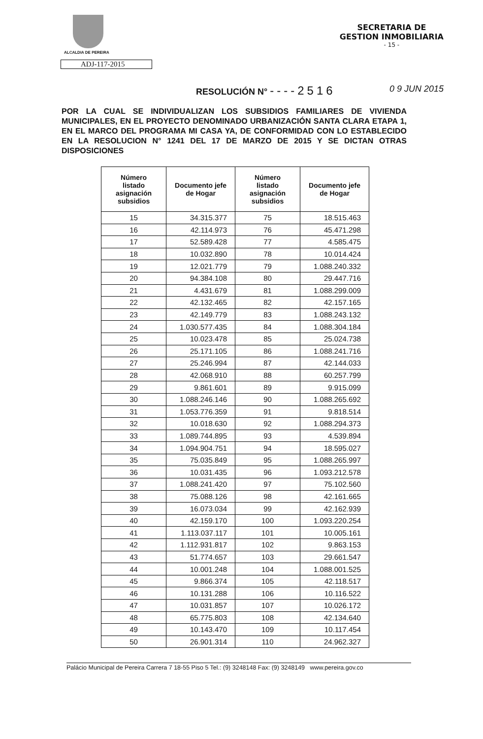ALCALDIA DE PEREIRA
SECRETARIA DE
GESTION INMOBILIARIA
- 15 -
ADJ-117-2015
RESOLUCIÓN N° ----2516
0 9 JUN 2015
POR LA CUAL SE INDIVIDUALIZAN LOS SUBSIDIOS FAMILIARES DE VIVIENDA MUNICIPALES, EN EL PROYECTO DENOMINADO URBANIZACIÓN SANTA CLARA ETAPA 1, EN EL MARCO DEL PROGRAMA MI CASA YA, DE CONFORMIDAD CON LO ESTABLECIDO EN LA RESOLUCION N° 1241 DEL 17 DE MARZO DE 2015 Y SE DICTAN OTRAS DISPOSICIONES
| Número listado asignación subsidios | Documento jefe de Hogar | Número listado asignación subsidios | Documento jefe de Hogar |
| --- | --- | --- | --- |
| 15 | 34.315.377 | 75 | 18.515.463 |
| 16 | 42.114.973 | 76 | 45.471.298 |
| 17 | 52.589.428 | 77 | 4.585.475 |
| 18 | 10.032.890 | 78 | 10.014.424 |
| 19 | 12.021.779 | 79 | 1.088.240.332 |
| 20 | 94.384.108 | 80 | 29.447.716 |
| 21 | 4.431.679 | 81 | 1.088.299.009 |
| 22 | 42.132.465 | 82 | 42.157.165 |
| 23 | 42.149.779 | 83 | 1.088.243.132 |
| 24 | 1.030.577.435 | 84 | 1.088.304.184 |
| 25 | 10.023.478 | 85 | 25.024.738 |
| 26 | 25.171.105 | 86 | 1.088.241.716 |
| 27 | 25.246.994 | 87 | 42.144.033 |
| 28 | 42.068.910 | 88 | 60.257.799 |
| 29 | 9.861.601 | 89 | 9.915.099 |
| 30 | 1.088.246.146 | 90 | 1.088.265.692 |
| 31 | 1.053.776.359 | 91 | 9.818.514 |
| 32 | 10.018.630 | 92 | 1.088.294.373 |
| 33 | 1.089.744.895 | 93 | 4.539.894 |
| 34 | 1.094.904.751 | 94 | 18.595.027 |
| 35 | 75.035.849 | 95 | 1.088.265.997 |
| 36 | 10.031.435 | 96 | 1.093.212.578 |
| 37 | 1.088.241.420 | 97 | 75.102.560 |
| 38 | 75.088.126 | 98 | 42.161.665 |
| 39 | 16.073.034 | 99 | 42.162.939 |
| 40 | 42.159.170 | 100 | 1.093.220.254 |
| 41 | 1.113.037.117 | 101 | 10.005.161 |
| 42 | 1.112.931.817 | 102 | 9.863.153 |
| 43 | 51.774.657 | 103 | 29.661.547 |
| 44 | 10.001.248 | 104 | 1.088.001.525 |
| 45 | 9.866.374 | 105 | 42.118.517 |
| 46 | 10.131.288 | 106 | 10.116.522 |
| 47 | 10.031.857 | 107 | 10.026.172 |
| 48 | 65.775.803 | 108 | 42.134.640 |
| 49 | 10.143.470 | 109 | 10.117.454 |
| 50 | 26.901.314 | 110 | 24.962.327 |
Palácio Municipal de Pereira Carrera 7 18-55 Piso 5 Tel.: (9) 3248148 Fax: (9) 3248149 www.pereira.gov.co